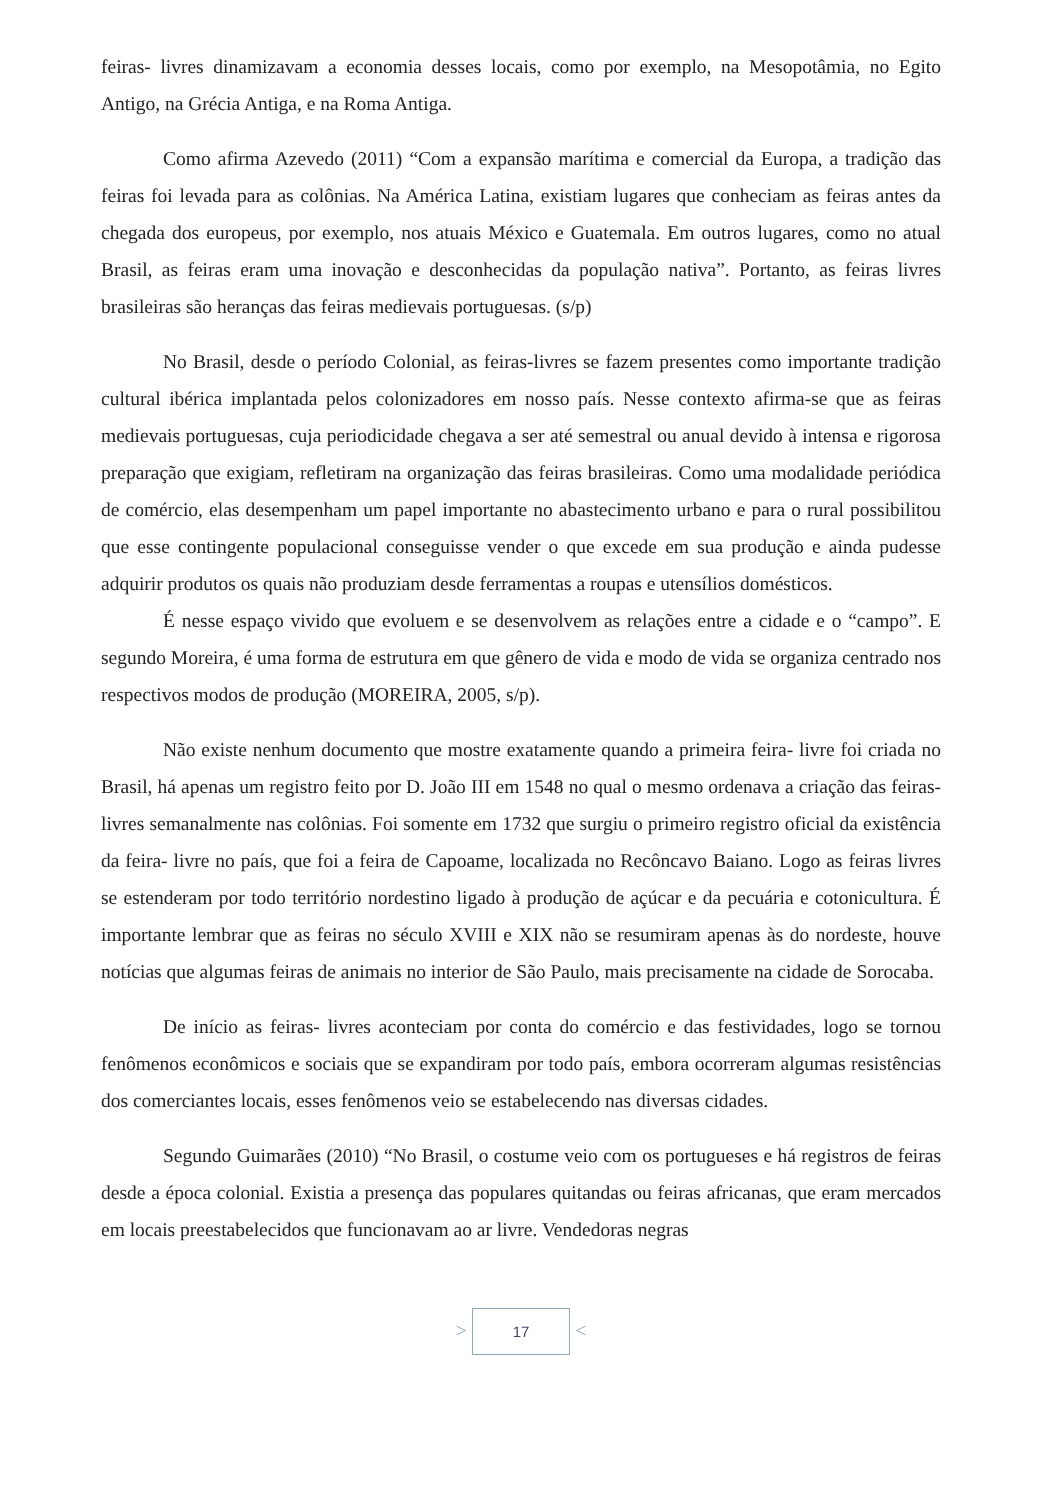feiras- livres dinamizavam a economia desses locais, como por exemplo, na Mesopotâmia, no Egito Antigo, na Grécia Antiga, e na Roma Antiga.
Como afirma Azevedo (2011) “Com a expansão marítima e comercial da Europa, a tradição das feiras foi levada para as colônias. Na América Latina, existiam lugares que conheciam as feiras antes da chegada dos europeus, por exemplo, nos atuais México e Guatemala. Em outros lugares, como no atual Brasil, as feiras eram uma inovação e desconhecidas da população nativa”. Portanto, as feiras livres brasileiras são heranças das feiras medievais portuguesas. (s/p)
No Brasil, desde o período Colonial, as feiras-livres se fazem presentes como importante tradição cultural ibérica implantada pelos colonizadores em nosso país. Nesse contexto afirma-se que as feiras medievais portuguesas, cuja periodicidade chegava a ser até semestral ou anual devido à intensa e rigorosa preparação que exigiam, refletiram na organização das feiras brasileiras. Como uma modalidade periódica de comércio, elas desempenham um papel importante no abastecimento urbano e para o rural possibilitou que esse contingente populacional conseguisse vender o que excede em sua produção e ainda pudesse adquirir produtos os quais não produziam desde ferramentas a roupas e utensílios domésticos.
É nesse espaço vivido que evoluem e se desenvolvem as relações entre a cidade e o “campo”. E segundo Moreira, é uma forma de estrutura em que gênero de vida e modo de vida se organiza centrado nos respectivos modos de produção (MOREIRA, 2005, s/p).
Não existe nenhum documento que mostre exatamente quando a primeira feira- livre foi criada no Brasil, há apenas um registro feito por D. João III em 1548 no qual o mesmo ordenava a criação das feiras- livres semanalmente nas colônias. Foi somente em 1732 que surgiu o primeiro registro oficial da existência da feira- livre no país, que foi a feira de Capoame, localizada no Recôncavo Baiano. Logo as feiras livres se estenderam por todo território nordestino ligado à produção de açúcar e da pecuária e cotonicultura. É importante lembrar que as feiras no século XVIII e XIX não se resumiram apenas às do nordeste, houve notícias que algumas feiras de animais no interior de São Paulo, mais precisamente na cidade de Sorocaba.
De início as feiras- livres aconteciam por conta do comércio e das festividades, logo se tornou fenômenos econômicos e sociais que se expandiram por todo país, embora ocorreram algumas resistências dos comerciantes locais, esses fenômenos veio se estabelecendo nas diversas cidades.
Segundo Guimarães (2010) “No Brasil, o costume veio com os portugueses e há registros de feiras desde a época colonial. Existia a presença das populares quitandas ou feiras africanas, que eram mercados em locais preestabelecidos que funcionavam ao ar livre. Vendedoras negras
> 17 <